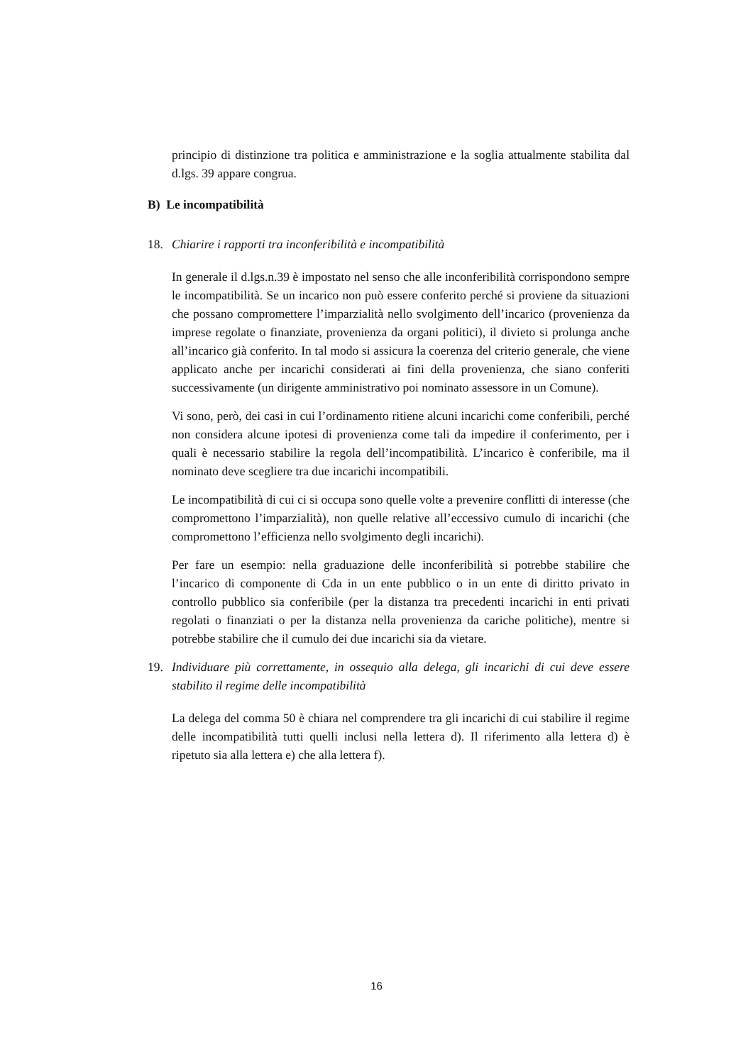principio di distinzione tra politica e amministrazione e la soglia attualmente stabilita dal d.lgs. 39 appare congrua.
B) Le incompatibilità
18. Chiarire i rapporti tra inconferibilità e incompatibilità
In generale il d.lgs.n.39 è impostato nel senso che alle inconferibilità corrispondono sempre le incompatibilità. Se un incarico non può essere conferito perché si proviene da situazioni che possano compromettere l’imparzialità nello svolgimento dell’incarico (provenienza da imprese regolate o finanziate, provenienza da organi politici), il divieto si prolunga anche all’incarico già conferito. In tal modo si assicura la coerenza del criterio generale, che viene applicato anche per incarichi considerati ai fini della provenienza, che siano conferiti successivamente (un dirigente amministrativo poi nominato assessore in un Comune).
Vi sono, però, dei casi in cui l’ordinamento ritiene alcuni incarichi come conferibili, perché non considera alcune ipotesi di provenienza come tali da impedire il conferimento, per i quali è necessario stabilire la regola dell’incompatibilità. L’incarico è conferibile, ma il nominato deve scegliere tra due incarichi incompatibili.
Le incompatibilità di cui ci si occupa sono quelle volte a prevenire conflitti di interesse (che compromettono l’imparzialità), non quelle relative all’eccessivo cumulo di incarichi (che compromettono l’efficienza nello svolgimento degli incarichi).
Per fare un esempio: nella graduazione delle inconferibilità si potrebbe stabilire che l’incarico di componente di Cda in un ente pubblico o in un ente di diritto privato in controllo pubblico sia conferibile (per la distanza tra precedenti incarichi in enti privati regolati o finanziati o per la distanza nella provenienza da cariche politiche), mentre si potrebbe stabilire che il cumulo dei due incarichi sia da vietare.
19. Individuare più correttamente, in ossequio alla delega, gli incarichi di cui deve essere stabilito il regime delle incompatibilità
La delega del comma 50 è chiara nel comprendere tra gli incarichi di cui stabilire il regime delle incompatibilità tutti quelli inclusi nella lettera d). Il riferimento alla lettera d) è ripetuto sia alla lettera e) che alla lettera f).
16